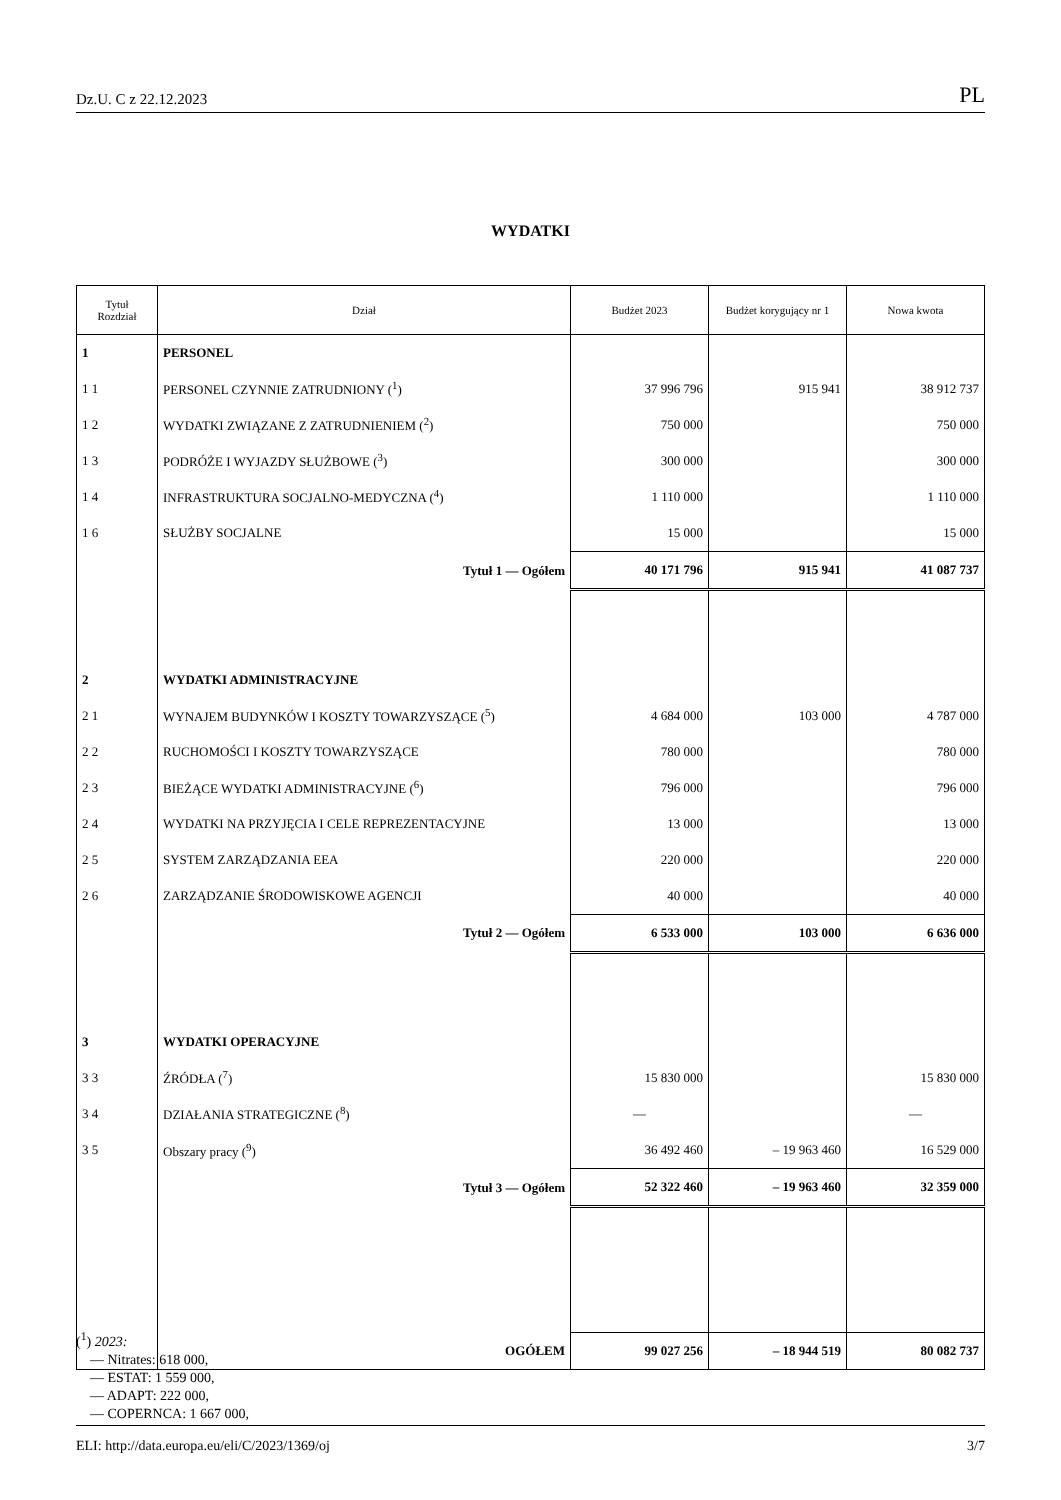Dz.U. C z 22.12.2023 PL
WYDATKI
| Tytuł Rozdział | Dział | Budżet 2023 | Budżet korygujący nr 1 | Nowa kwota |
| --- | --- | --- | --- | --- |
| 1 | PERSONEL | | | |
| 1 1 | PERSONEL CZYNNIE ZATRUDNIONY (<sup>1</sup>) | 37 996 796 | 915 941 | 38 912 737 |
| 1 2 | WYDATKI ZWIĄZANE Z ZATRUDNIENIEM (<sup>2</sup>) | 750 000 | | 750 000 |
| 1 3 | PODRÓŻE I WYJAZDY SŁUŻBOWE (<sup>3</sup>) | 300 000 | | 300 000 |
| 1 4 | INFRASTRUKTURA SOCJALNO-MEDYCZNA (<sup>4</sup>) | 1 110 000 | | 1 110 000 |
| 1 6 | SŁUŻBY SOCJALNE | 15 000 | | 15 000 |
| | Tytuł 1 — Ogółem | 40 171 796 | 915 941 | 41 087 737 |
| 2 | WYDATKI ADMINISTRACYJNE | | | |
| 2 1 | WYNAJEM BUDYNKÓW I KOSZTY TOWARZYSZĄCE (<sup>5</sup>) | 4 684 000 | 103 000 | 4 787 000 |
| 2 2 | RUCHOMOŚCI I KOSZTY TOWARZYSZĄCE | 780 000 | | 780 000 |
| 2 3 | BIEŻĄCE WYDATKI ADMINISTRACYJNE (<sup>6</sup>) | 796 000 | | 796 000 |
| 2 4 | WYDATKI NA PRZYJĘCIA I CELE REPREZENTACYJNE | 13 000 | | 13 000 |
| 2 5 | SYSTEM ZARZĄDZANIA EEA | 220 000 | | 220 000 |
| 2 6 | ZARZĄDZANIE ŚRODOWISKOWE AGENCJI | 40 000 | | 40 000 |
| | Tytuł 2 — Ogółem | 6 533 000 | 103 000 | 6 636 000 |
| 3 | WYDATKI OPERACYJNE | | | |
| 3 3 | ŹRÓDŁA (<sup>7</sup>) | 15 830 000 | | 15 830 000 |
| 3 4 | DZIAŁANIA STRATEGICZNE (<sup>8</sup>) | — | | — |
| 3 5 | Obszary pracy (<sup>9</sup>) | 36 492 460 | – 19 963 460 | 16 529 000 |
| | Tytuł 3 — Ogółem | 52 322 460 | – 19 963 460 | 32 359 000 |
| | OGÓŁEM | 99 027 256 | – 18 944 519 | 80 082 737 |
(<sup>1</sup>) 2023:
— Nitrates: 618 000,
— ESTAT: 1 559 000,
— ADAPT: 222 000,
— COPERNCA: 1 667 000,
ELI: http://data.europa.eu/eli/C/2023/1369/oj 3/7